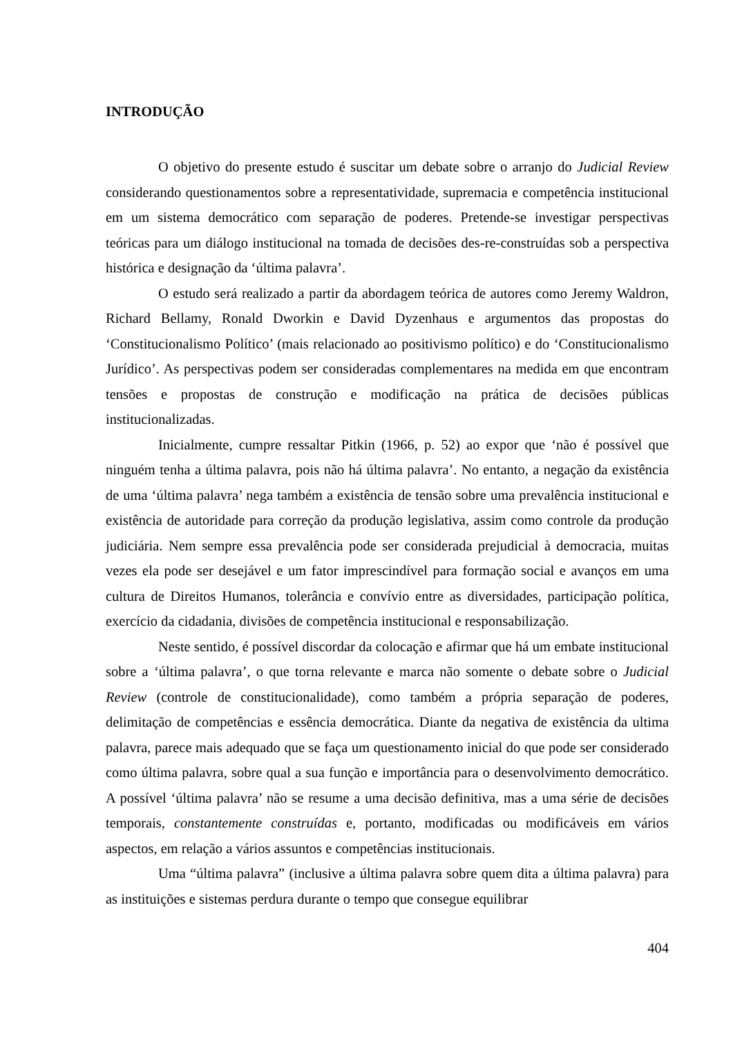INTRODUÇÃO
O objetivo do presente estudo é suscitar um debate sobre o arranjo do Judicial Review considerando questionamentos sobre a representatividade, supremacia e competência institucional em um sistema democrático com separação de poderes. Pretende-se investigar perspectivas teóricas para um diálogo institucional na tomada de decisões des-re-construídas sob a perspectiva histórica e designação da ‘última palavra’.
O estudo será realizado a partir da abordagem teórica de autores como Jeremy Waldron, Richard Bellamy, Ronald Dworkin e David Dyzenhaus e argumentos das propostas do ‘Constitucionalismo Político’ (mais relacionado ao positivismo político) e do ‘Constitucionalismo Jurídico’. As perspectivas podem ser consideradas complementares na medida em que encontram tensões e propostas de construção e modificação na prática de decisões públicas institucionalizadas.
Inicialmente, cumpre ressaltar Pitkin (1966, p. 52) ao expor que ‘não é possível que ninguém tenha a última palavra, pois não há última palavra’. No entanto, a negação da existência de uma ‘última palavra’ nega também a existência de tensão sobre uma prevalência institucional e existência de autoridade para correção da produção legislativa, assim como controle da produção judiciária. Nem sempre essa prevalência pode ser considerada prejudicial à democracia, muitas vezes ela pode ser desejável e um fator imprescindível para formação social e avanços em uma cultura de Direitos Humanos, tolerância e convívio entre as diversidades, participação política, exercício da cidadania, divisões de competência institucional e responsabilização.
Neste sentido, é possível discordar da colocação e afirmar que há um embate institucional sobre a ‘última palavra’, o que torna relevante e marca não somente o debate sobre o Judicial Review (controle de constitucionalidade), como também a própria separação de poderes, delimitação de competências e essência democrática. Diante da negativa de existência da ultima palavra, parece mais adequado que se faça um questionamento inicial do que pode ser considerado como última palavra, sobre qual a sua função e importância para o desenvolvimento democrático. A possível ‘última palavra’ não se resume a uma decisão definitiva, mas a uma série de decisões temporais, constantemente construídas e, portanto, modificadas ou modificáveis em vários aspectos, em relação a vários assuntos e competências institucionais.
Uma “última palavra” (inclusive a última palavra sobre quem dita a última palavra) para as instituições e sistemas perdura durante o tempo que consegue equilibrar
404